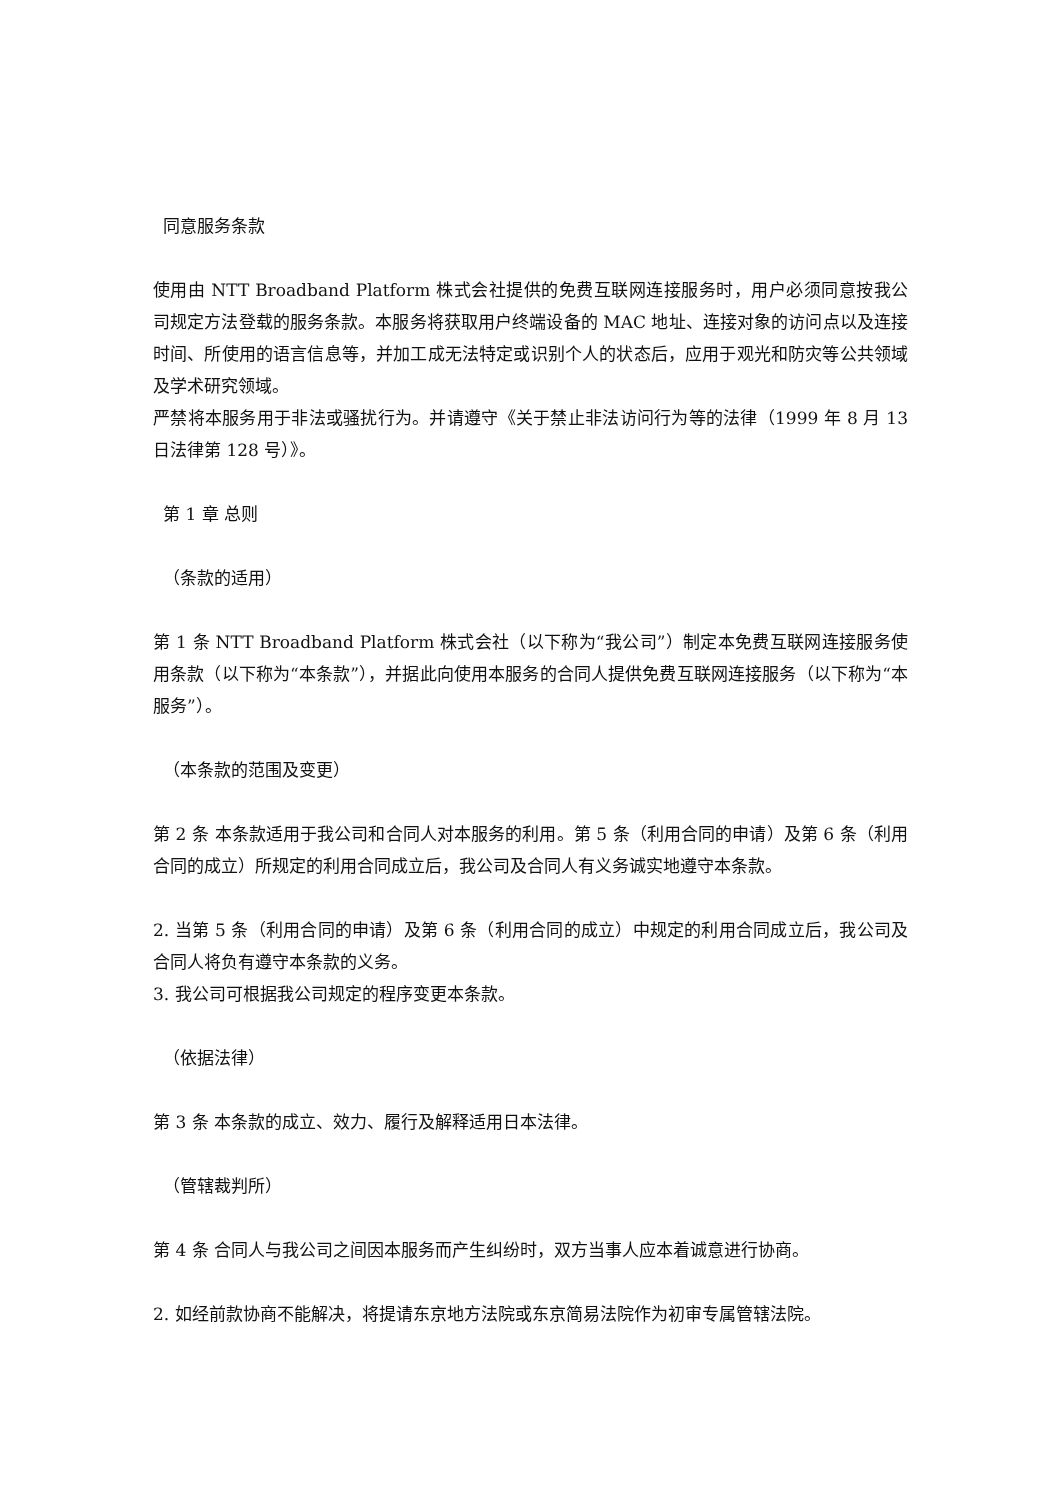同意服务条款
使用由 NTT Broadband Platform 株式会社提供的免费互联网连接服务时，用户必须同意按我公司规定方法登载的服务条款。本服务将获取用户终端设备的 MAC 地址、连接对象的访问点以及连接时间、所使用的语言信息等，并加工成无法特定或识别个人的状态后，应用于观光和防灾等公共领域及学术研究领域。
严禁将本服务用于非法或骚扰行为。并请遵守《关于禁止非法访问行为等的法律（1999 年 8 月 13 日法律第 128 号）》。
第 1 章 总则
（条款的适用）
第 1 条 NTT Broadband Platform 株式会社（以下称为“我公司”）制定本免费互联网连接服务使用条款（以下称为“本条款”），并据此向使用本服务的合同人提供免费互联网连接服务（以下称为“本服务”）。
（本条款的范围及变更）
第 2 条 本条款适用于我公司和合同人对本服务的利用。第 5 条（利用合同的申请）及第 6 条（利用合同的成立）所规定的利用合同成立后，我公司及合同人有义务诚实地遵守本条款。
2. 当第 5 条（利用合同的申请）及第 6 条（利用合同的成立）中规定的利用合同成立后，我公司及合同人将负有遵守本条款的义务。
3. 我公司可根据我公司规定的程序变更本条款。
（依据法律）
第 3 条 本条款的成立、效力、履行及解释适用日本法律。
（管辖裁判所）
第 4 条 合同人与我公司之间因本服务而产生纠纷时，双方当事人应本着诚意进行协商。
2. 如经前款协商不能解决，将提请东京地方法院或东京简易法院作为初审专属管辖法院。